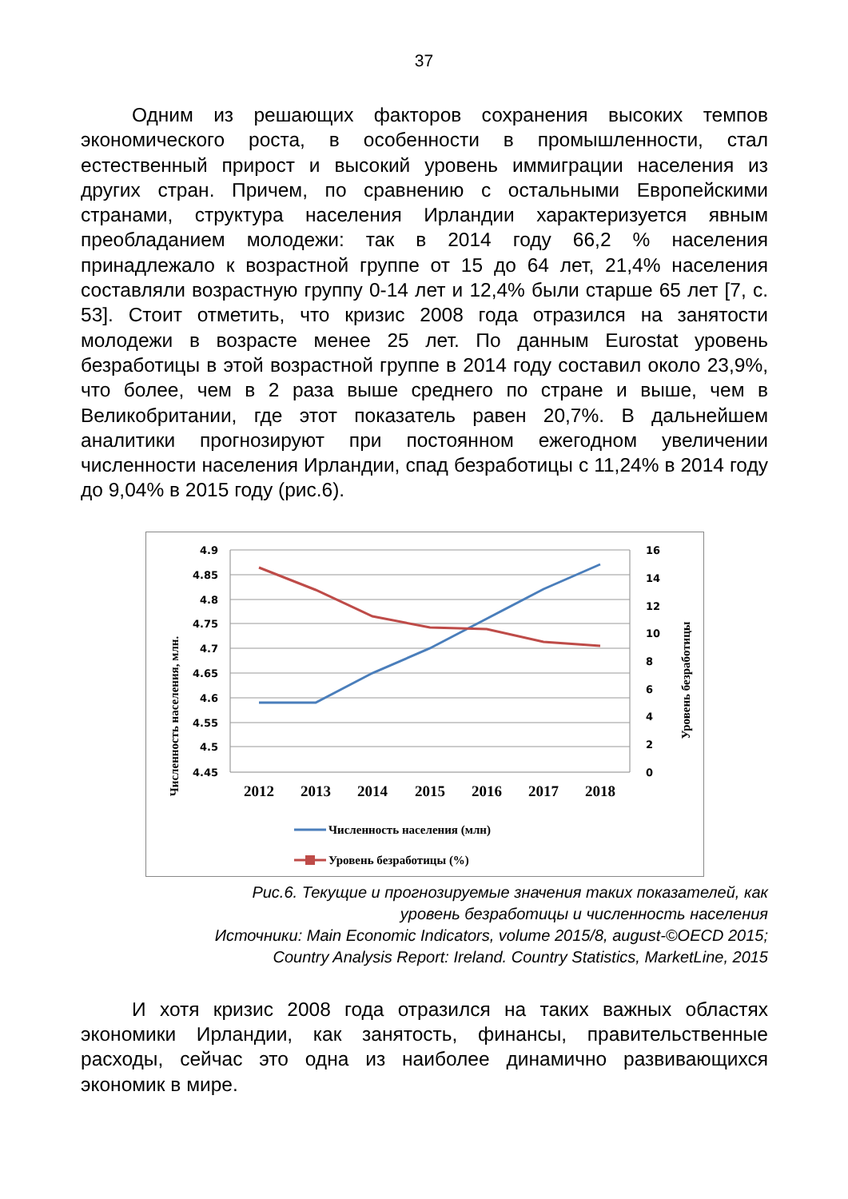37
Одним из решающих факторов сохранения высоких темпов экономического роста, в особенности в промышленности, стал естественный прирост и высокий уровень иммиграции населения из других стран. Причем, по сравнению с остальными Европейскими странами, структура населения Ирландии характеризуется явным преобладанием молодежи: так в 2014 году 66,2 % населения принадлежало к возрастной группе от 15 до 64 лет, 21,4% населения составляли возрастную группу 0-14 лет и 12,4% были старше 65 лет [7, с. 53]. Стоит отметить, что кризис 2008 года отразился на занятости молодежи в возрасте менее 25 лет. По данным Eurostat уровень безработицы в этой возрастной группе в 2014 году составил около 23,9%, что более, чем в 2 раза выше среднего по стране и выше, чем в Великобритании, где этот показатель равен 20,7%. В дальнейшем аналитики прогнозируют при постоянном ежегодном увеличении численности населения Ирландии, спад безработицы с 11,24% в 2014 году до 9,04% в 2015 году (рис.6).
Численность населения, млн.
Уровень безработицы
4.9
4.85
4.8
4.75
4.7
4.65
4.6
4.55
4.5
4.45
16
14
12
10
8
6
4
2
0
2012
2013
2014
2015
2016
2017
2018
Численность населения (млн)
Уровень безработицы (%)
Рис.6. Текущие и прогнозируемые значения таких показателей, как
уровень безработицы и численность населения
Источники: Main Economic Indicators, volume 2015/8, august-©OECD 2015;
Country Analysis Report: Ireland. Country Statistics, MarketLine, 2015
И хотя кризис 2008 года отразился на таких важных областях экономики Ирландии, как занятость, финансы, правительственные расходы, сейчас это одна из наиболее динамично развивающихся экономик в мире.